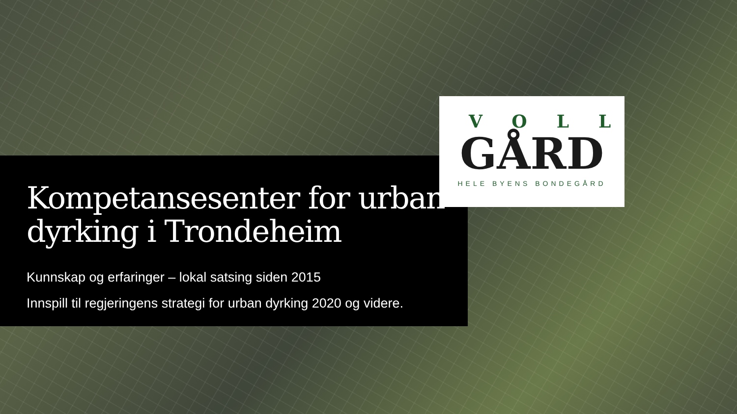VOLL
GÅRD
HELE BYENS BONDEGÅRD
Kompetansesenter for urban dyrking i Trondeheim
Kunnskap og erfaringer – lokal satsing siden 2015
Innspill til regjeringens strategi for urban dyrking 2020 og videre.